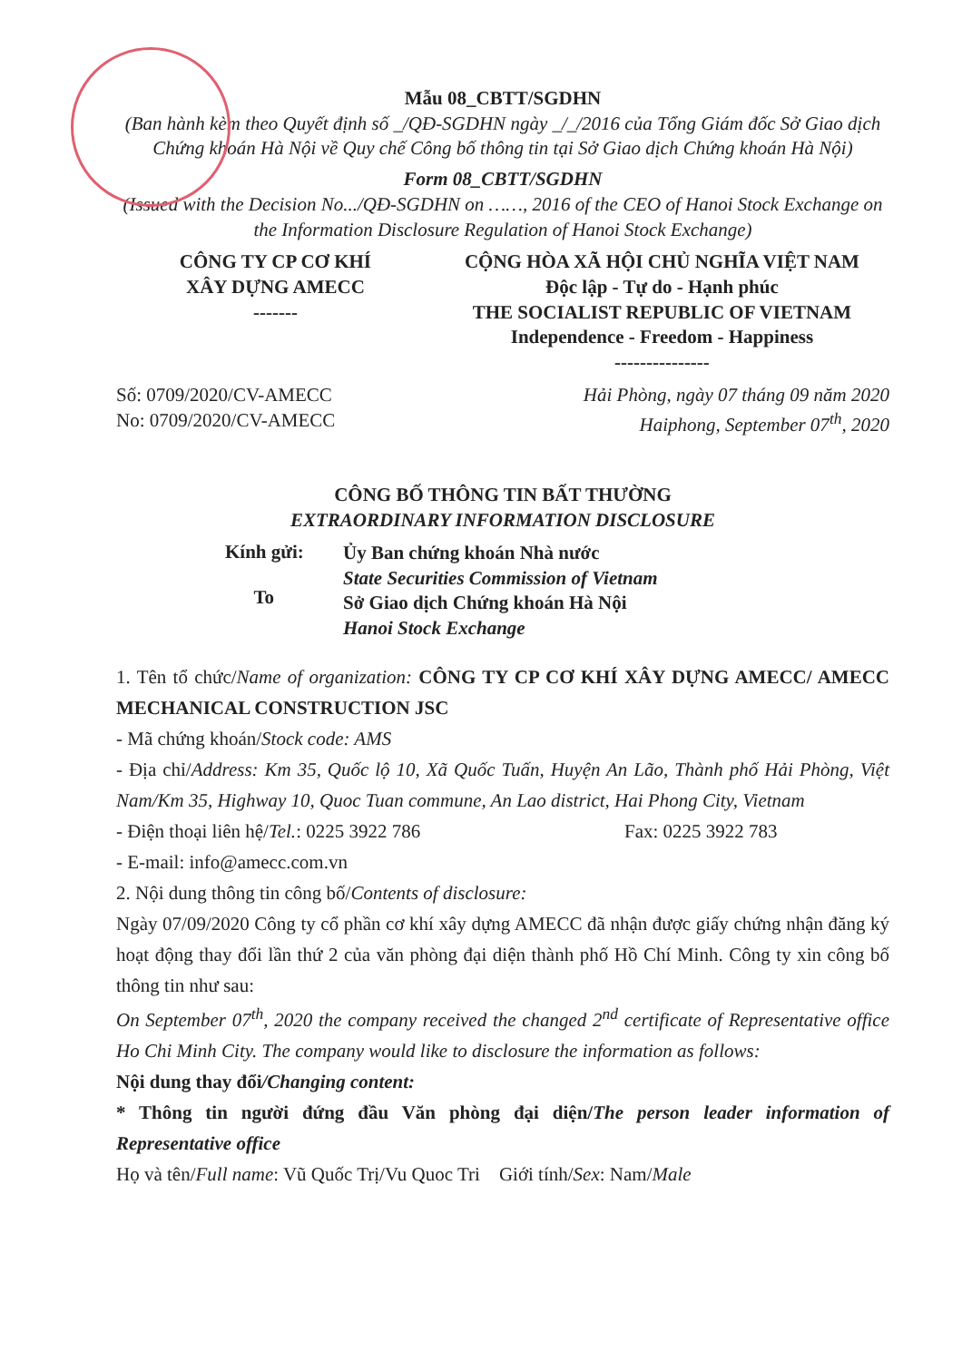Mẫu 08_CBTT/SGDHN
(Ban hành kèm theo Quyết định số _/QĐ-SGDHN ngày _/_/2016 của Tổng Giám đốc Sở Giao dịch Chứng khoán Hà Nội về Quy chế Công bố thông tin tại Sở Giao dịch Chứng khoán Hà Nội)
Form 08_CBTT/SGDHN
(Issued with the Decision No.../QĐ-SGDHN on ……, 2016 of the CEO of Hanoi Stock Exchange on the Information Disclosure Regulation of Hanoi Stock Exchange)
CÔNG TY CP CƠ KHÍ
XÂY DỰNG AMECC
-------
CỘNG HÒA XÃ HỘI CHỦ NGHĨA VIỆT NAM
Độc lập - Tự do - Hạnh phúc
THE SOCIALIST REPUBLIC OF VIETNAM
Independence - Freedom - Happiness
---------------
Số: 0709/2020/CV-AMECC
No: 0709/2020/CV-AMECC
Hải Phòng, ngày 07 tháng 09 năm 2020
Haiphong, September 07<sup>th</sup>, 2020
CÔNG BỐ THÔNG TIN BẤT THƯỜNG
EXTRAORDINARY INFORMATION DISCLOSURE
Kính gửi:
To
Ủy Ban chứng khoán Nhà nước
State Securities Commission of Vietnam
Sở Giao dịch Chứng khoán Hà Nội
Hanoi Stock Exchange
1. Tên tổ chức/Name of organization: CÔNG TY CP CƠ KHÍ XÂY DỰNG AMECC/ AMECC MECHANICAL CONSTRUCTION JSC
- Mã chứng khoán/Stock code: AMS
- Địa chỉ/Address: Km 35, Quốc lộ 10, Xã Quốc Tuấn, Huyện An Lão, Thành phố Hải Phòng, Việt Nam/Km 35, Highway 10, Quoc Tuan commune, An Lao district, Hai Phong City, Vietnam
- Điện thoại liên hệ/Tel.: 0225 3922 786 Fax: 0225 3922 783
- E-mail: info@amecc.com.vn
2. Nội dung thông tin công bố/Contents of disclosure:
Ngày 07/09/2020 Công ty cổ phần cơ khí xây dựng AMECC đã nhận được giấy chứng nhận đăng ký hoạt động thay đổi lần thứ 2 của văn phòng đại diện thành phố Hồ Chí Minh. Công ty xin công bố thông tin như sau:
On September 07<sup>th</sup>, 2020 the company received the changed 2<sup>nd</sup> certificate of Representative office Ho Chi Minh City. The company would like to disclosure the information as follows:
Nội dung thay đổi/Changing content:
* Thông tin người đứng đầu Văn phòng đại diện/The person leader information of Representative office
Họ và tên/Full name: Vũ Quốc Trị/Vu Quoc Tri Giới tính/Sex: Nam/Male